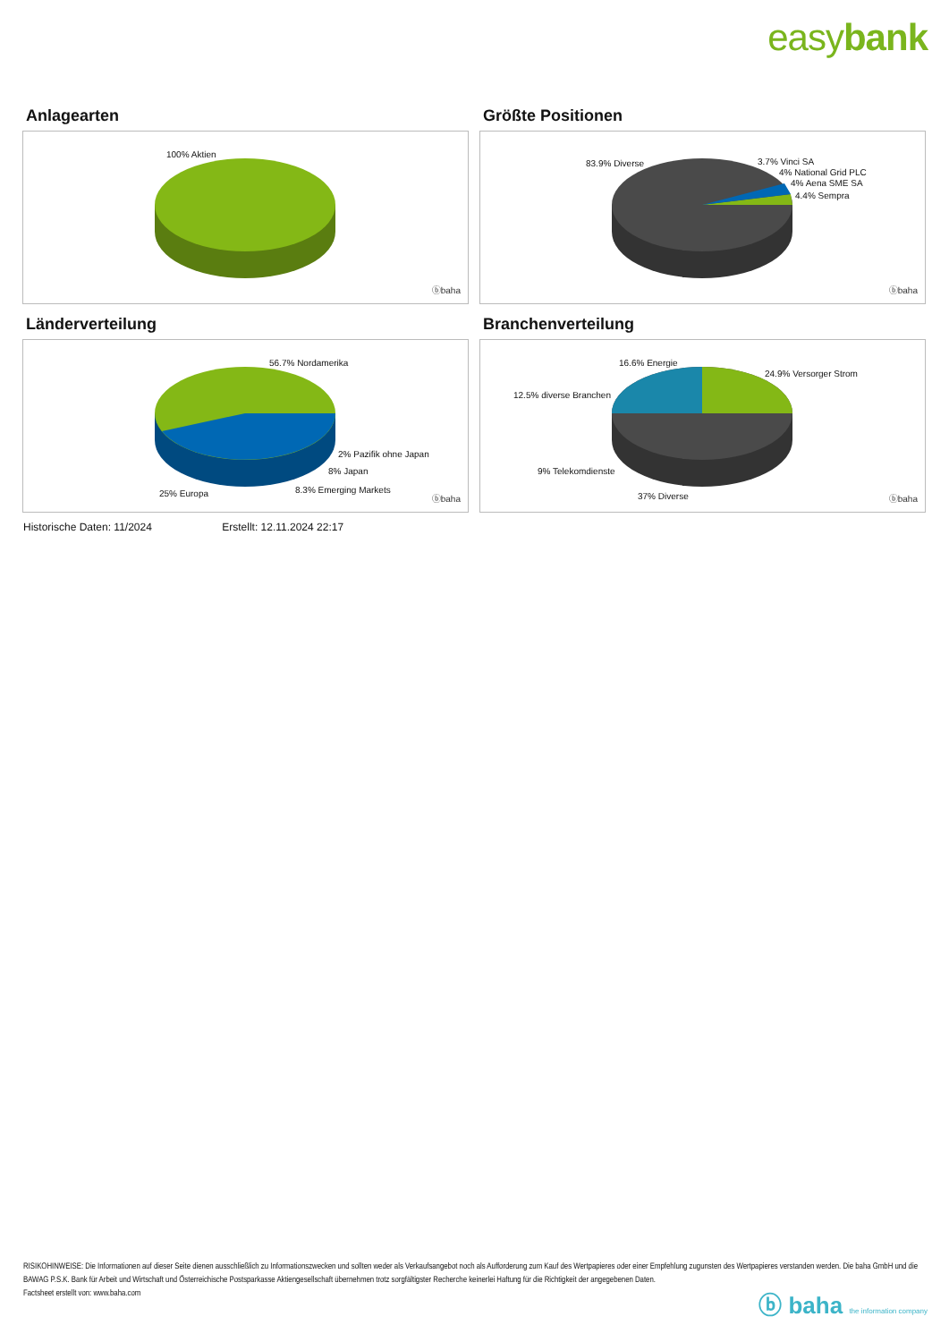easybank
Anlagearten
100% Aktien
ⓑbaha
Größte Positionen
83.9% Diverse 3.7% Vinci SA
4% National Grid PLC
4% Aena SME SA
4.4% Sempra
ⓑbaha
Länderverteilung
56.7% Nordamerika
2% Pazifik ohne Japan
8% Japan
8.3% Emerging Markets
25% Europa
ⓑbaha
Branchenverteilung
16.6% Energie
24.9% Versorger Strom
12.5% diverse Branchen
9% Telekomdienste
37% Diverse ⓑbaha
Historische Daten: 11/2024 Erstellt: 12.11.2024 22:17
RISIKOHINWEISE: Die Informationen auf dieser Seite dienen ausschließlich zu Informationszwecken und sollten weder als Verkaufsangebot noch als Aufforderung zum Kauf des Wertpapieres oder einer Empfehlung zugunsten des Wertpapieres verstanden werden. Die baha GmbH und die BAWAG P.S.K. Bank für Arbeit und Wirtschaft und Österreichische Postsparkasse Aktiengesellschaft übernehmen trotz sorgfältigster Recherche keinerlei Haftung für die Richtigkeit der angegebenen Daten.
Factsheet erstellt von: www.baha.com
ⓑ baha the information company